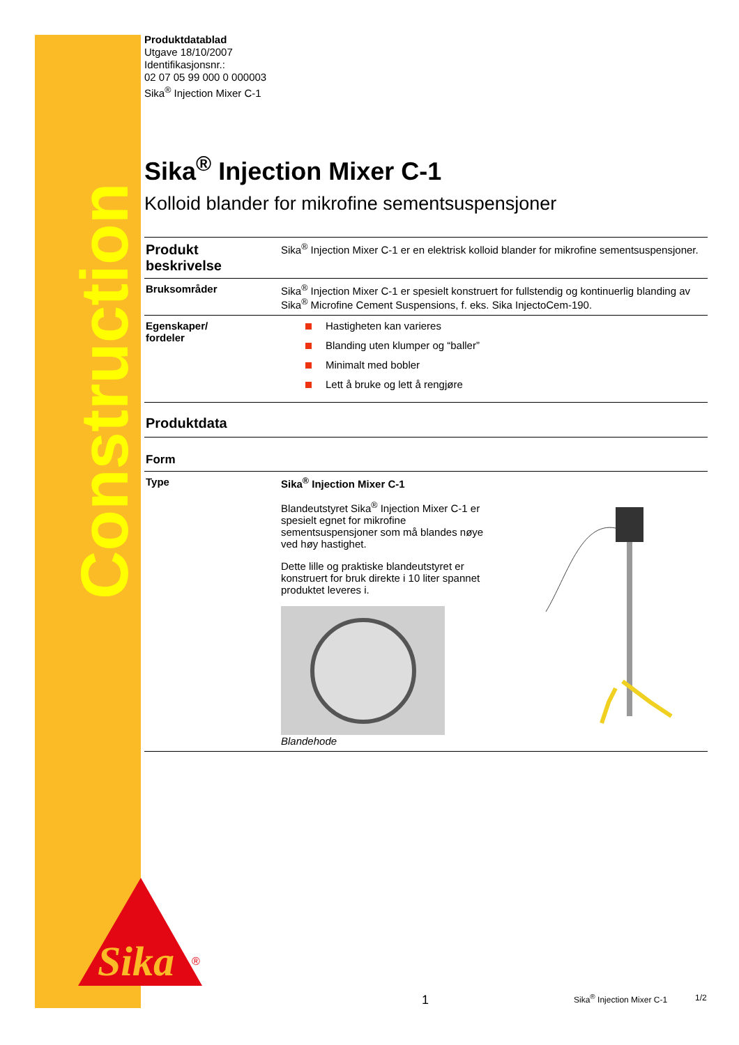Construction
Sika
®
Produktdatablad
Utgave 18/10/2007
Identifikasjonsnr.:
02 07 05 99 000 0 000003
Sika<sup>®</sup> Injection Mixer C-1
Sika<sup>®</sup> Injection Mixer C-1
Kolloid blander for mikrofine sementsuspensjoner
| Produkt beskrivelse | Sika<sup>®</sup> Injection Mixer C-1 er en elektrisk kolloid blander for mikrofine sementsuspensjoner. |
| Bruksområder | Sika<sup>®</sup> Injection Mixer C-1 er spesielt konstruert for fullstendig og kontinuerlig blanding av Sika<sup>®</sup> Microfine Cement Suspensions, f. eks. Sika InjectoCem-190. |
| Egenskaper/ fordeler | Hastigheten kan varieres Blanding uten klumper og “baller” Minimalt med bobler Lett å bruke og lett å rengjøre |
| Produktdata | |
| Form | |
| Type | Sika<sup>®</sup> Injection Mixer C-1 Blandeutstyret Sika<sup>®</sup> Injection Mixer C-1 er spesielt egnet for mikrofine sementsuspensjoner som må blandes nøye ved høy hastighet. Dette lille og praktiske blandeutstyret er konstruert for bruk direkte i 10 liter spannet produktet leveres i. Blandehode |
1 Sika<sup>®</sup> Injection Mixer C-1 1/2